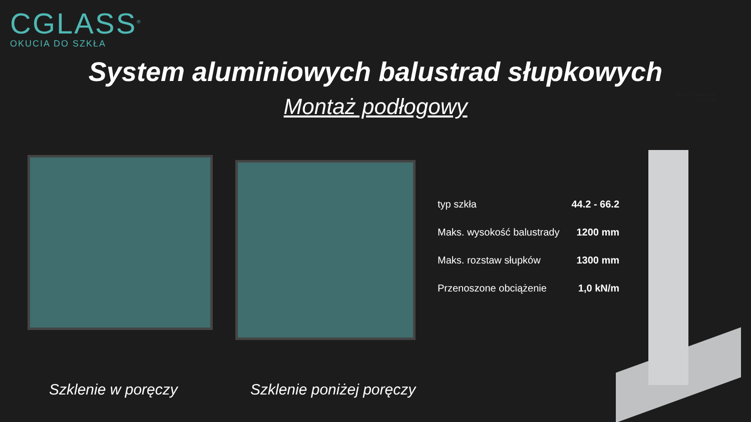CGLASS<sup>®</sup>
OKUCIA DO SZKŁA
System aluminiowych balustrad słupkowych
Montaż podłogowy
Stopa podłogowa
TR-P102
| typ szkła | 44.2 - 66.2 |
| Maks. wysokość balustrady | 1200 mm |
| Maks. rozstaw słupków | 1300 mm |
| Przenoszone obciążenie | 1,0 kN/m |
Szklenie w poręczy Szklenie poniżej poręczy